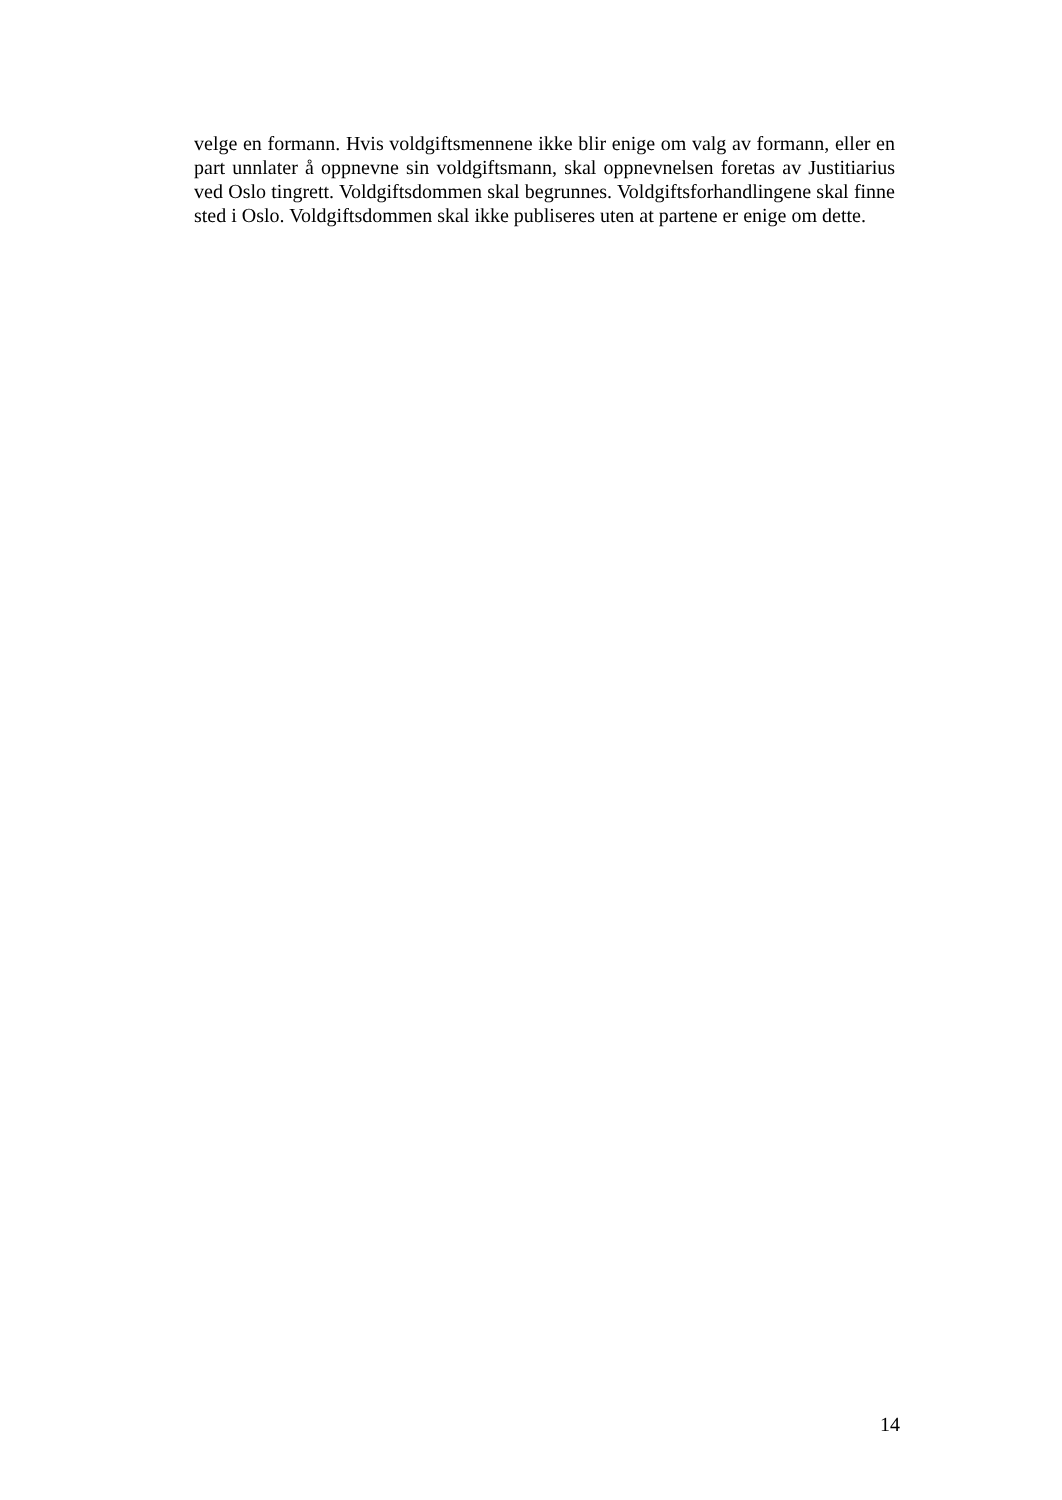velge en formann. Hvis voldgiftsmennene ikke blir enige om valg av formann, eller en part unnlater å oppnevne sin voldgiftsmann, skal oppnevnelsen foretas av Justitiarius ved Oslo tingrett. Voldgiftsdommen skal begrunnes. Voldgiftsforhandlingene skal finne sted i Oslo. Voldgiftsdommen skal ikke publiseres uten at partene er enige om dette.
14